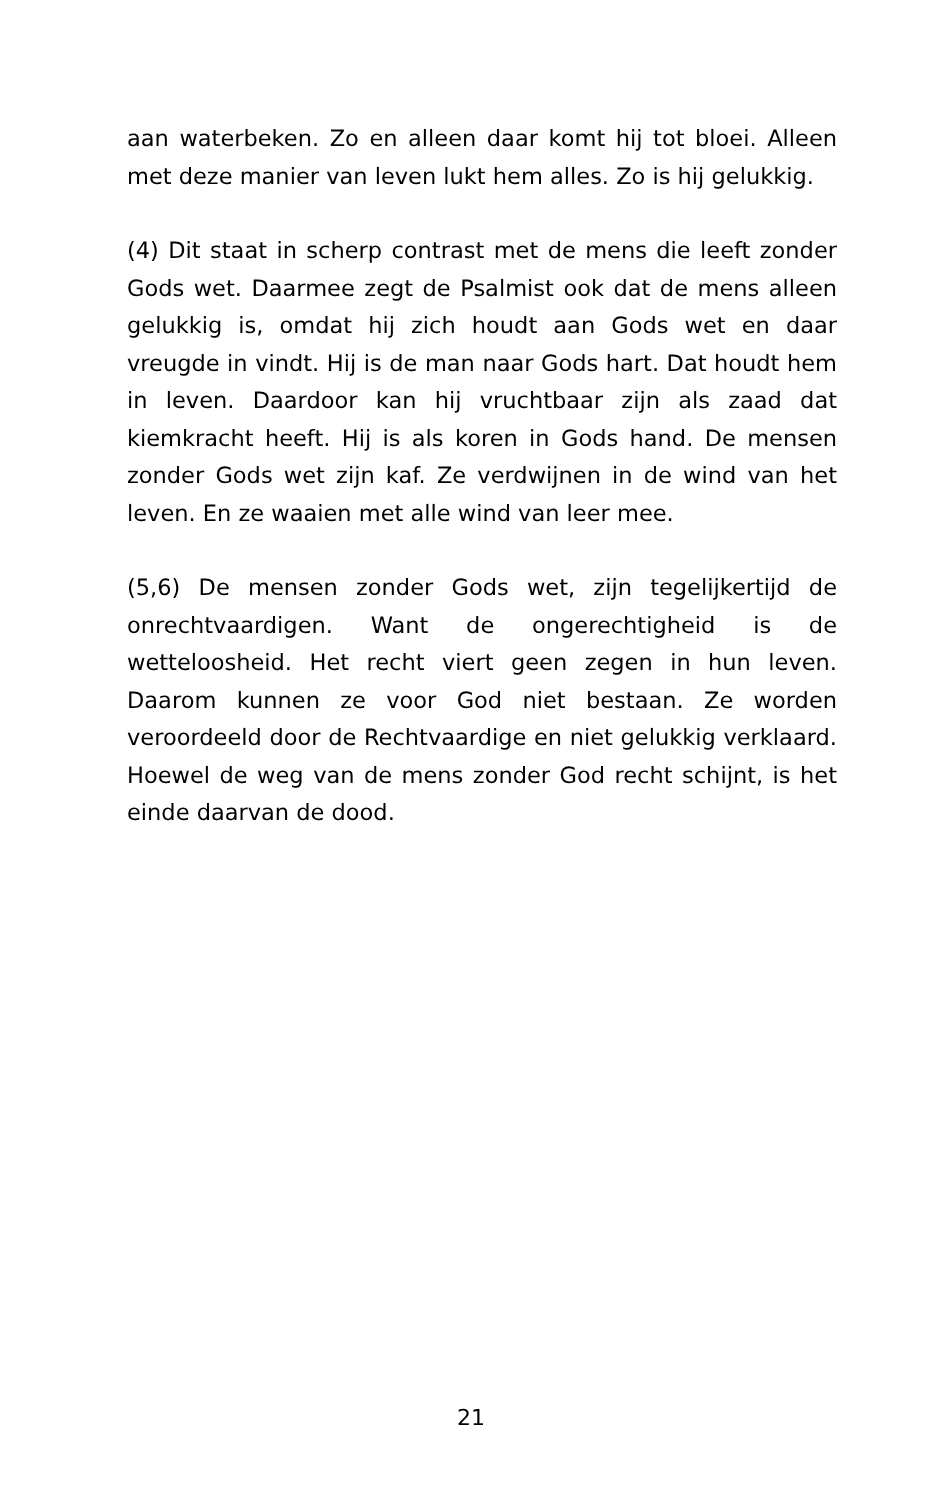aan waterbeken. Zo en alleen daar komt hij tot bloei. Alleen met deze manier van leven lukt hem alles. Zo is hij gelukkig.
(4) Dit staat in scherp contrast met de mens die leeft zonder Gods wet. Daarmee zegt de Psalmist ook dat de mens alleen gelukkig is, omdat hij zich houdt aan Gods wet en daar vreugde in vindt. Hij is de man naar Gods hart. Dat houdt hem in leven. Daardoor kan hij vruchtbaar zijn als zaad dat kiemkracht heeft. Hij is als koren in Gods hand. De mensen zonder Gods wet zijn kaf. Ze verdwijnen in de wind van het leven. En ze waaien met alle wind van leer mee.
(5,6) De mensen zonder Gods wet, zijn tegelijkertijd de onrechtvaardigen. Want de ongerechtigheid is de wetteloosheid. Het recht viert geen zegen in hun leven. Daarom kunnen ze voor God niet bestaan. Ze worden veroordeeld door de Rechtvaardige en niet gelukkig verklaard. Hoewel de weg van de mens zonder God recht schijnt, is het einde daarvan de dood.
21